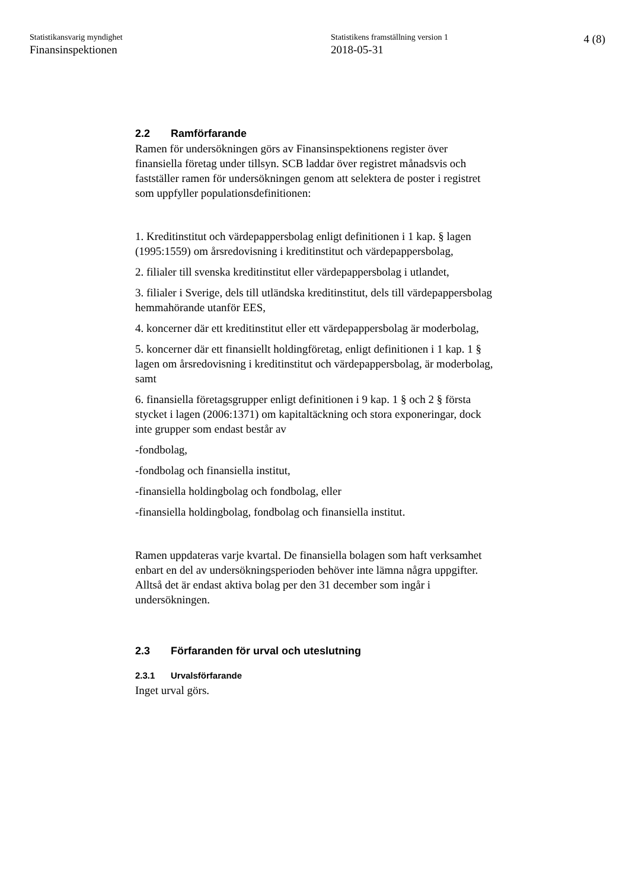Statistikansvarig myndighet
Finansinspektionen
Statistikens framställning version 1
2018-05-31
4 (8)
2.2 Ramförfarande
Ramen för undersökningen görs av Finansinspektionens register över finansiella företag under tillsyn. SCB laddar över registret månadsvis och fastställer ramen för undersökningen genom att selektera de poster i registret som uppfyller populationsdefinitionen:
1. Kreditinstitut och värdepappersbolag enligt definitionen i 1 kap. § lagen (1995:1559) om årsredovisning i kreditinstitut och värdepappersbolag,
2. filialer till svenska kreditinstitut eller värdepappersbolag i utlandet,
3. filialer i Sverige, dels till utländska kreditinstitut, dels till värdepappersbolag hemmahörande utanför EES,
4. koncerner där ett kreditinstitut eller ett värdepappersbolag är moderbolag,
5. koncerner där ett finansiellt holdingföretag, enligt definitionen i 1 kap. 1 § lagen om årsredovisning i kreditinstitut och värdepappersbolag, är moderbolag, samt
6. finansiella företagsgrupper enligt definitionen i 9 kap. 1 § och 2 § första stycket i lagen (2006:1371) om kapitaltäckning och stora exponeringar, dock inte grupper som endast består av
-fondbolag,
-fondbolag och finansiella institut,
-finansiella holdingbolag och fondbolag, eller
-finansiella holdingbolag, fondbolag och finansiella institut.
Ramen uppdateras varje kvartal. De finansiella bolagen som haft verksamhet enbart en del av undersökningsperioden behöver inte lämna några uppgifter. Alltså det är endast aktiva bolag per den 31 december som ingår i undersökningen.
2.3 Förfaranden för urval och uteslutning
2.3.1 Urvalsförfarande
Inget urval görs.